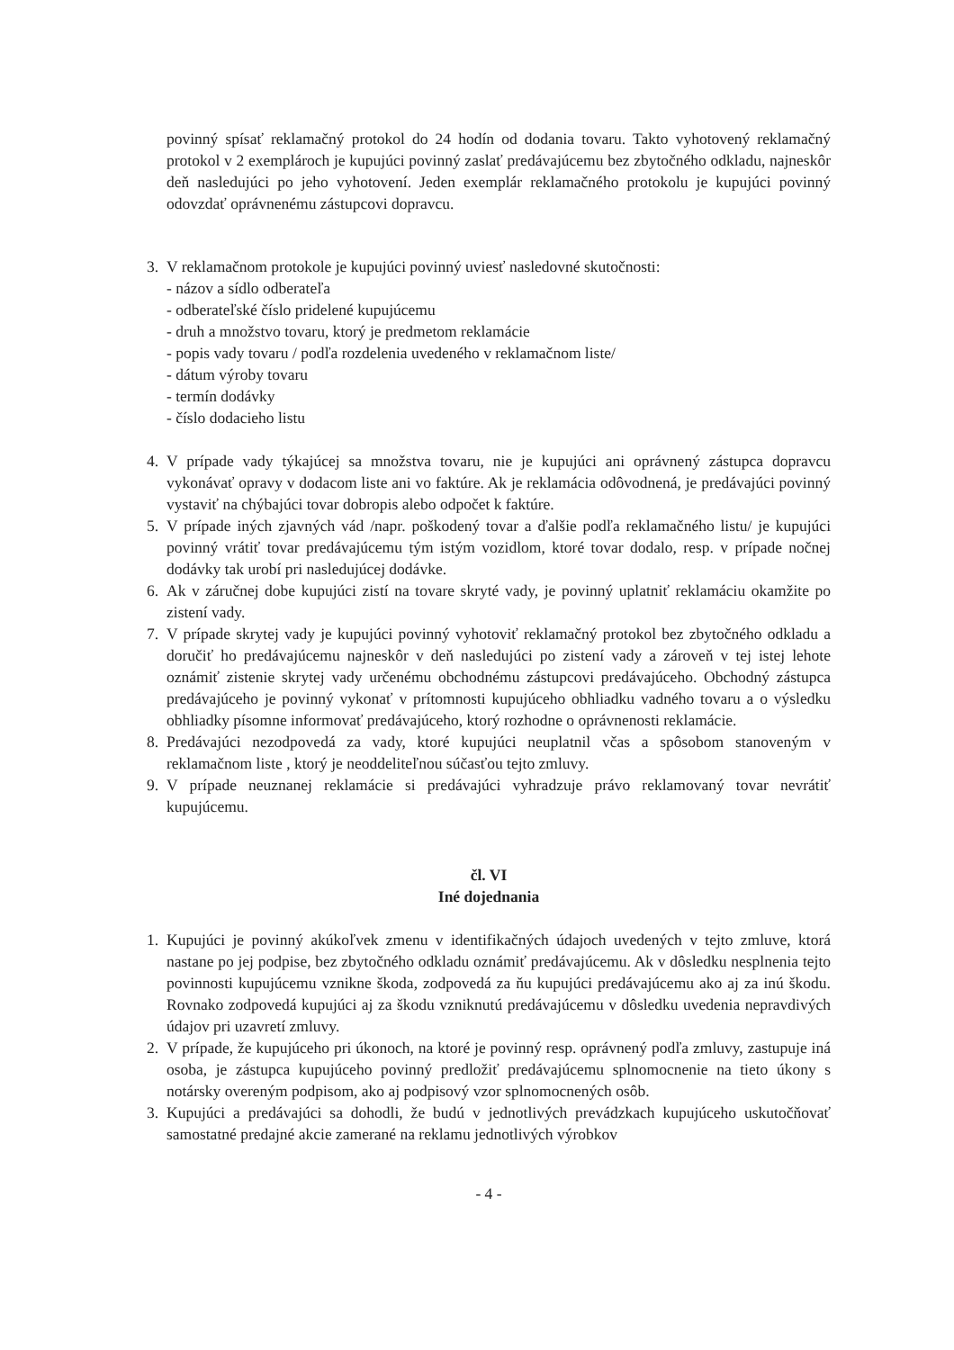povinný spísať reklamačný protokol do 24 hodín od dodania tovaru. Takto vyhotovený reklamačný protokol v 2 exemplároch je kupujúci povinný zaslať predávajúcemu bez zbytočného odkladu, najneskôr deň nasledujúci po jeho vyhotovení. Jeden exemplár reklamačného protokolu je kupujúci povinný odovzdať oprávnenému zástupcovi dopravcu.
3. V reklamačnom protokole je kupujúci povinný uviesť nasledovné skutočnosti:
- názov a sídlo odberateľa
- odberateľské číslo pridelené kupujúcemu
- druh a množstvo tovaru, ktorý je predmetom reklamácie
- popis vady tovaru / podľa rozdelenia uvedeného v reklamačnom liste/
- dátum výroby tovaru
- termín dodávky
- číslo dodacieho listu
4. V prípade vady týkajúcej sa množstva tovaru, nie je kupujúci ani oprávnený zástupca dopravcu vykonávať opravy v dodacom liste ani vo faktúre. Ak je reklamácia odôvodnená, je predávajúci povinný vystaviť na chýbajúci tovar dobropis alebo odpočet k faktúre.
5. V prípade iných zjavných vád /napr. poškodený tovar a ďalšie podľa reklamačného listu/ je kupujúci povinný vrátiť tovar predávajúcemu tým istým vozidlom, ktoré tovar dodalo, resp. v prípade nočnej dodávky tak urobí pri nasledujúcej dodávke.
6. Ak v záručnej dobe kupujúci zistí na tovare skryté vady, je povinný uplatniť reklamáciu okamžite po zistení vady.
7. V prípade skrytej vady je kupujúci povinný vyhotoviť reklamačný protokol bez zbytočného odkladu a doručiť ho predávajúcemu najneskôr v deň nasledujúci po zistení vady a zároveň v tej istej lehote oznámiť zistenie skrytej vady určenému obchodnému zástupcovi predávajúceho. Obchodný zástupca predávajúceho je povinný vykonať v prítomnosti kupujúceho obhliadku vadného tovaru a o výsledku obhliadky písomne informovať predávajúceho, ktorý rozhodne o oprávnenosti reklamácie.
8. Predávajúci nezodpovedá za vady, ktoré kupujúci neuplatnil včas a spôsobom stanoveným v reklamačnom liste , ktorý je neoddeliteľnou súčasťou tejto zmluvy.
9. V prípade neuznanej reklamácie si predávajúci vyhradzuje právo reklamovaný tovar nevrátiť kupujúcemu.
čl. VI
Iné dojednania
1. Kupujúci je povinný akúkoľvek zmenu v identifikačných údajoch uvedených v tejto zmluve, ktorá nastane po jej podpise, bez zbytočného odkladu oznámiť predávajúcemu. Ak v dôsledku nesplnenia tejto povinnosti kupujúcemu vznikne škoda, zodpovedá za ňu kupujúci predávajúcemu ako aj za inú škodu. Rovnako zodpovedá kupujúci aj za škodu vzniknutú predávajúcemu v dôsledku uvedenia nepravdivých údajov pri uzavretí zmluvy.
2. V prípade, že kupujúceho pri úkonoch, na ktoré je povinný resp. oprávnený podľa zmluvy, zastupuje iná osoba, je zástupca kupujúceho povinný predložiť predávajúcemu splnomocnenie na tieto úkony s notársky overeným podpisom, ako aj podpisový vzor splnomocnených osôb.
3. Kupujúci a predávajúci sa dohodli, že budú v jednotlivých prevádzkach kupujúceho uskutočňovať samostatné predajné akcie zamerané na reklamu jednotlivých výrobkov
- 4 -